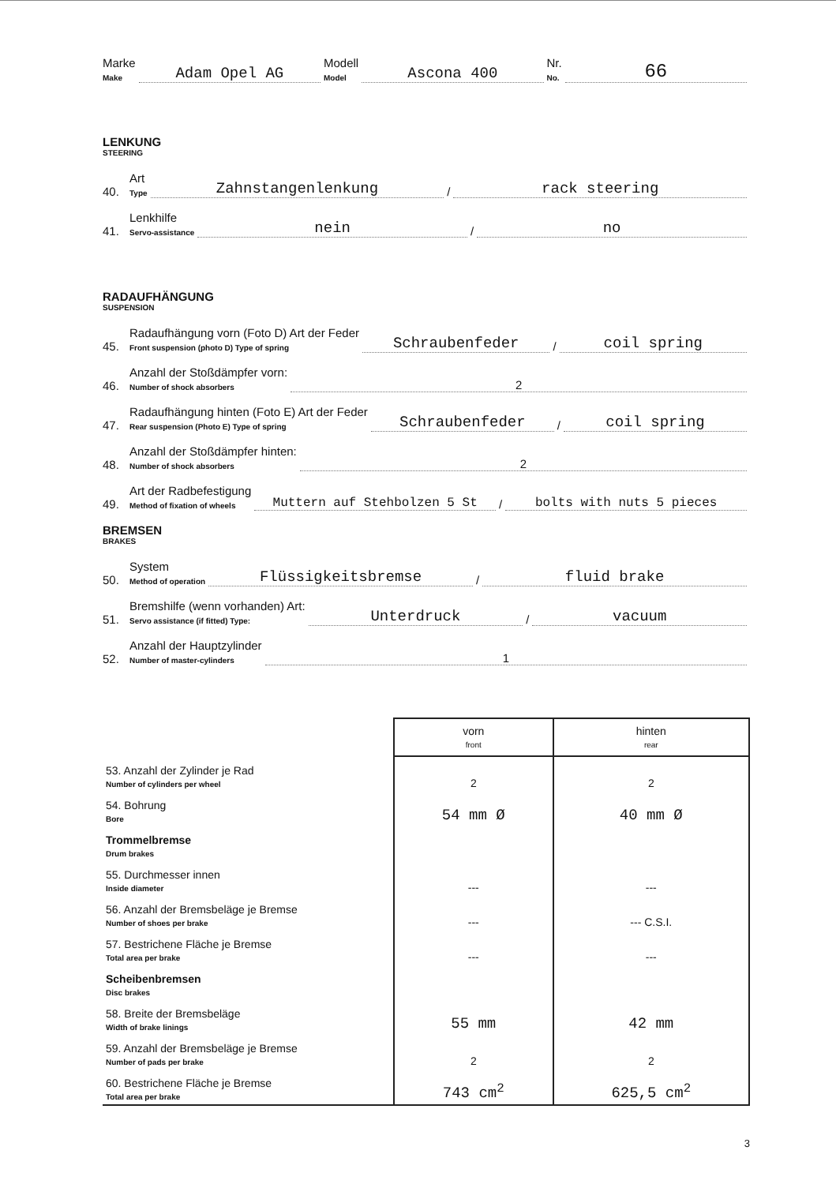Marke
Make Adam Opel AG Modell
Model Ascona 400 Nr.
No. 66
LENKUNG
STEERING
40. Art
Type Zahnstangenlenkung / rack steering
41. Lenkhilfe
Servo-assistance nein / no
RADAUFHÄNGUNG
SUSPENSION
45. Radaufhängung vorn (Foto D) Art der Feder
Front suspension (photo D) Type of spring Schraubenfeder / coil spring
46. Anzahl der Stoßdämpfer vorn:
Number of shock absorbers 2
47. Radaufhängung hinten (Foto E) Art der Feder
Rear suspension (Photo E) Type of spring Schraubenfeder / coil spring
48. Anzahl der Stoßdämpfer hinten:
Number of shock absorbers 2
49. Art der Radbefestigung
Method of fixation of wheels Muttern auf Stehbolzen 5 St / bolts with nuts 5 pieces
BREMSEN
BRAKES
50. System
Method of operation Flüssigkeitsbremse / fluid brake
51. Bremshilfe (wenn vorhanden) Art:
Servo assistance (if fitted) Type: Unterdruck / vacuum
52. Anzahl der Hauptzylinder
Number of master-cylinders 1
| | vorn front | hinten rear |
| 53. Anzahl der Zylinder je Rad Number of cylinders per wheel | 2 | 2 |
| 54. Bohrung Bore | 54 mm Ø | 40 mm Ø |
| Trommelbremse Drum brakes | | |
| 55. Durchmesser innen Inside diameter | --- | --- |
| 56. Anzahl der Bremsbeläge je Bremse Number of shoes per brake | --- | --- C.S.I. |
| 57. Bestrichene Fläche je Bremse Total area per brake | --- | --- |
| Scheibenbremsen Disc brakes | | |
| 58. Breite der Bremsbeläge Width of brake linings | 55 mm | 42 mm |
| 59. Anzahl der Bremsbeläge je Bremse Number of pads per brake | 2 | 2 |
| 60. Bestrichene Fläche je Bremse Total area per brake | 743 cm<sup>2</sup> | 625,5 cm<sup>2</sup> |
3